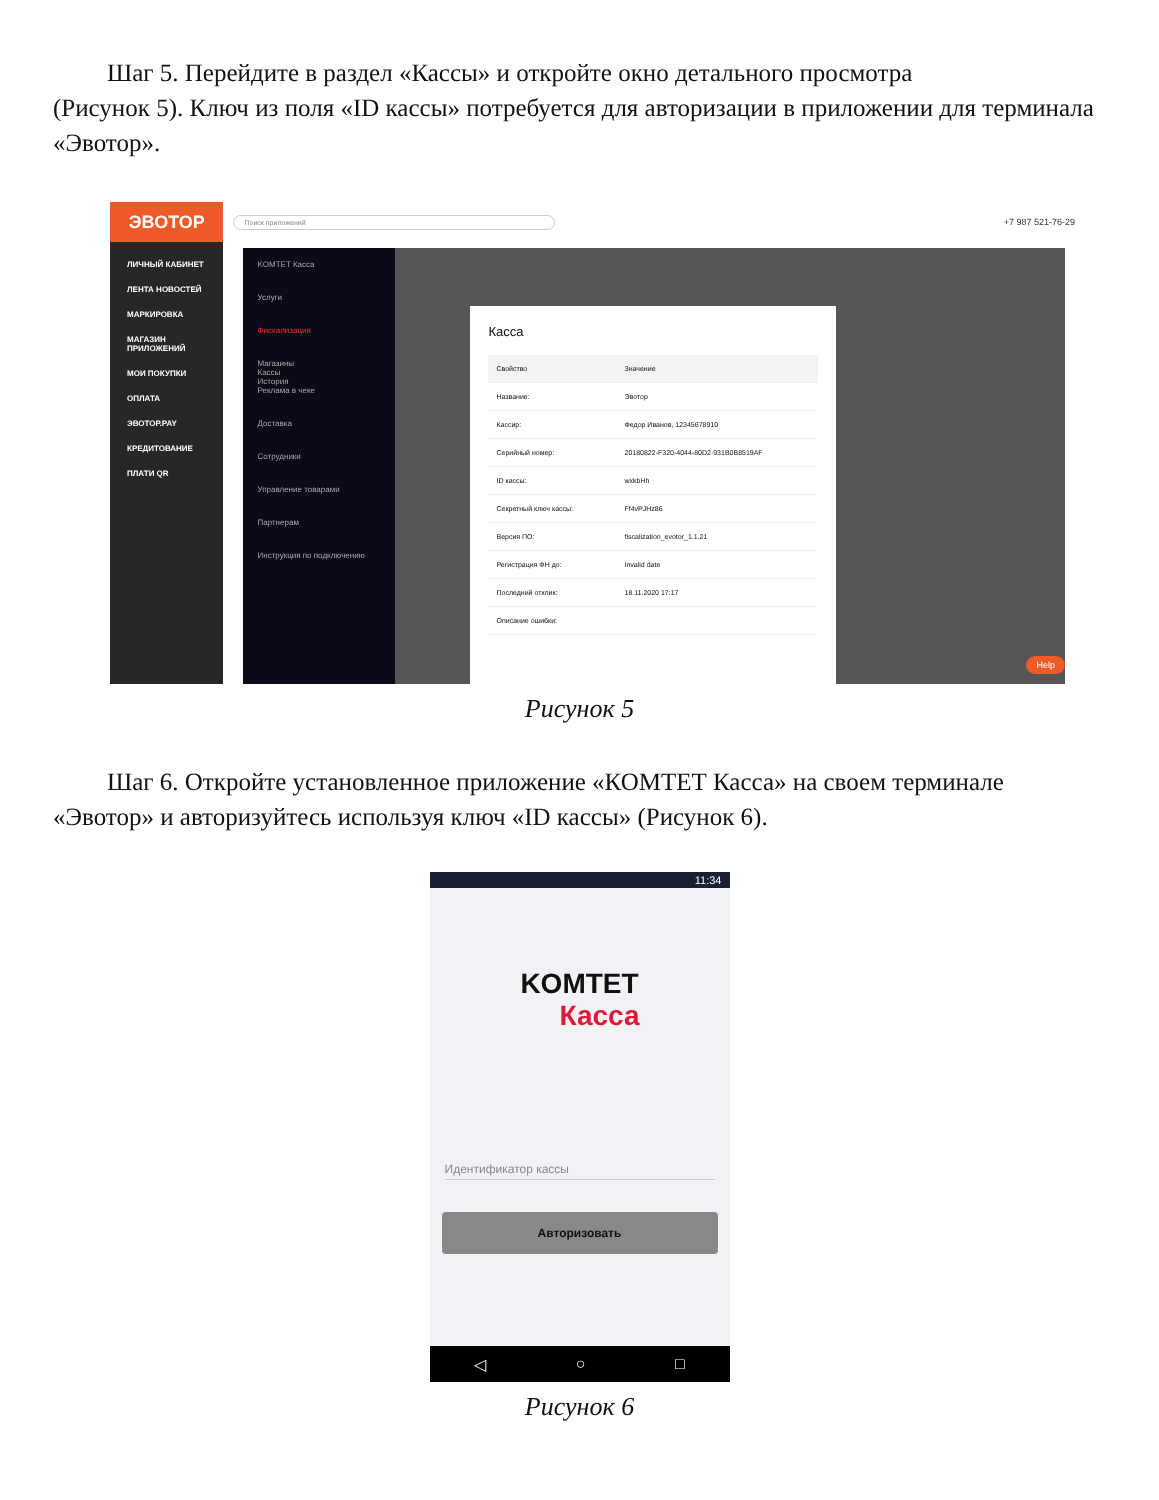Шаг 5. Перейдите в раздел «Кассы» и откройте окно детального просмотра
(Рисунок 5). Ключ из поля «ID кассы» потребуется для авторизации в приложении для терминала «Эвотор».
ЭВОТОР
ЛИЧНЫЙ КАБИНЕТ
ЛЕНТА НОВОСТЕЙ
МАРКИРОВКА
МАГАЗИН ПРИЛОЖЕНИЙ
МОИ ПОКУПКИ
ОПЛАТА
ЭВОТОР.PAY
КРЕДИТОВАНИЕ
ПЛАТИ QR
Поиск приложений
+7 987 521-76-29
KOMTET Касса
Услуги
Фискализация
Магазины
Кассы
История
Реклама в чеке
Доставка
Сотрудники
Управление товарами
Партнерам
Инструкция по подключению
Касса
Свойство Значение
Название: Эвотор
Кассир: Федор Иванов, 12345678910
Серийный номер: 20180822-F320-4044-80D2-931B0B8519AF
ID кассы: wxkbHh
Секретный ключ кассы: Ff4vPJHz86
Версия ПО: fiscalization_evotor_1.1.21
Регистрация ФН до: Invalid date
Последний отклик: 18.11.2020 17:17
Описание ошибки:
Help
Рисунок 5
Шаг 6. Откройте установленное приложение «КОМТЕТ Касса» на своем терминале
«Эвотор» и авторизуйтесь используя ключ «ID кассы» (Рисунок 6).
11:34
KOMTET
Касса
Идентификатор кассы
Авторизовать
◁ ○ □
Рисунок 6